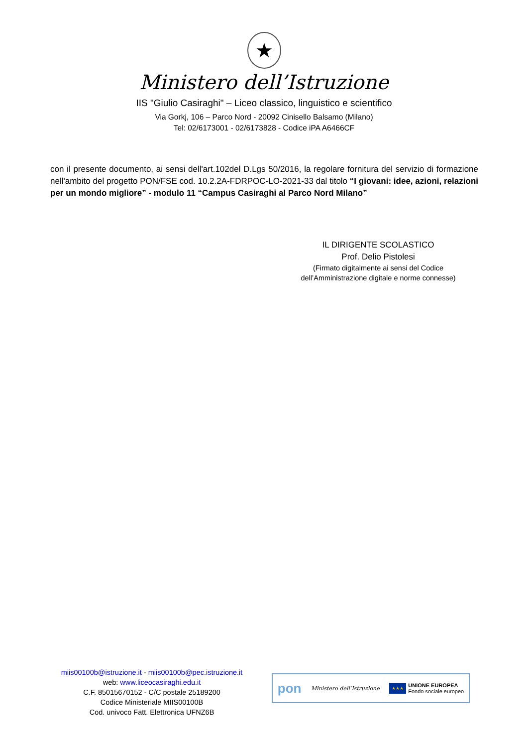★
Ministero dell’Istruzione
IIS "Giulio Casiraghi" – Liceo classico, linguistico e scientifico
Via Gorkj, 106 – Parco Nord - 20092 Cinisello Balsamo (Milano)
Tel: 02/6173001 - 02/6173828 - Codice iPA A6466CF
con il presente documento, ai sensi dell'art.102del D.Lgs 50/2016, la regolare fornitura del servizio di formazione nell'ambito del progetto PON/FSE cod. 10.2.2A-FDRPOC-LO-2021-33 dal titolo “I giovani: idee, azioni, relazioni per un mondo migliore” - modulo 11 “Campus Casiraghi al Parco Nord Milano”
IL DIRIGENTE SCOLASTICO
Prof. Delio Pistolesi
(Firmato digitalmente ai sensi del Codice
dell’Amministrazione digitale e norme connesse)
miis00100b@istruzione.it - miis00100b@pec.istruzione.it
web: www.liceocasiraghi.edu.it
C.F. 85015670152 - C/C postale 25189200
Codice Ministeriale MIIS00100B
Cod. univoco Fatt. Elettronica UFNZ6B
pon Ministero dell’Istruzione ★★★ UNIONE EUROPEA
Fondo sociale europeo